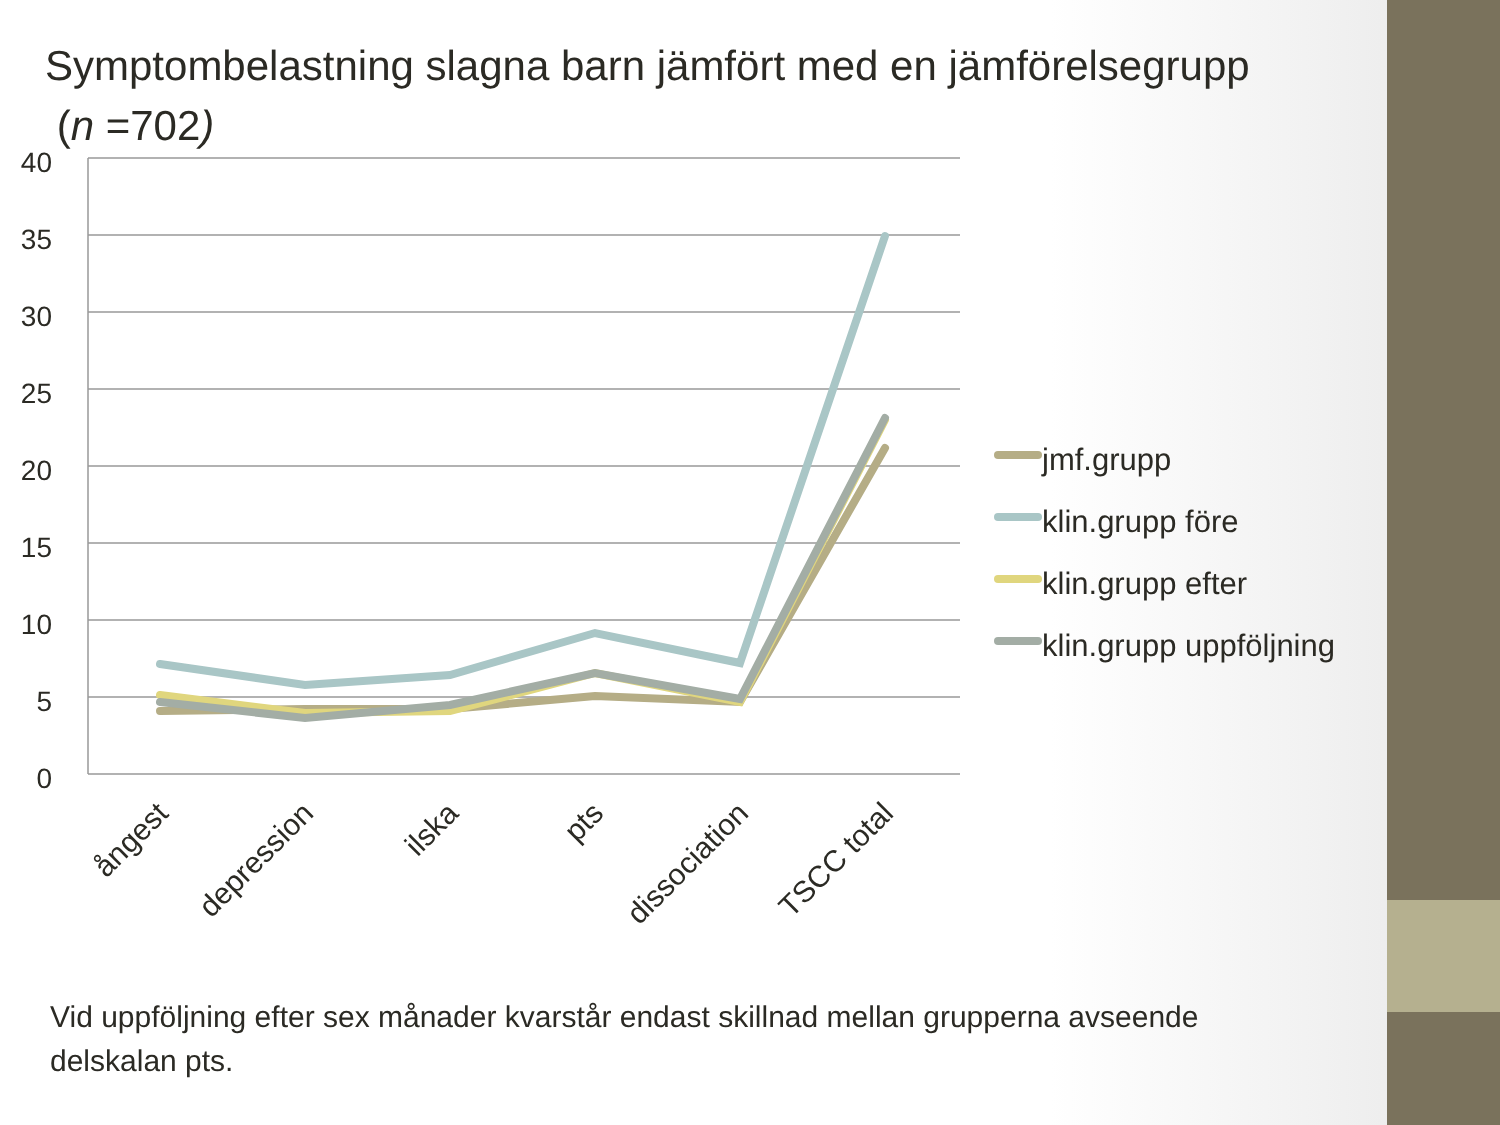Symptombelastning slagna barn jämfört med en jämförelsegrupp
(n =702)
40
35
30
25
20
15
10
5
0
ångest
depression
ilska
pts
dissociation
TSCC total
jmf.grupp
klin.grupp före
klin.grupp efter
klin.grupp uppföljning
Vid uppföljning efter sex månader kvarstår endast skillnad mellan grupperna avseende delskalan pts.